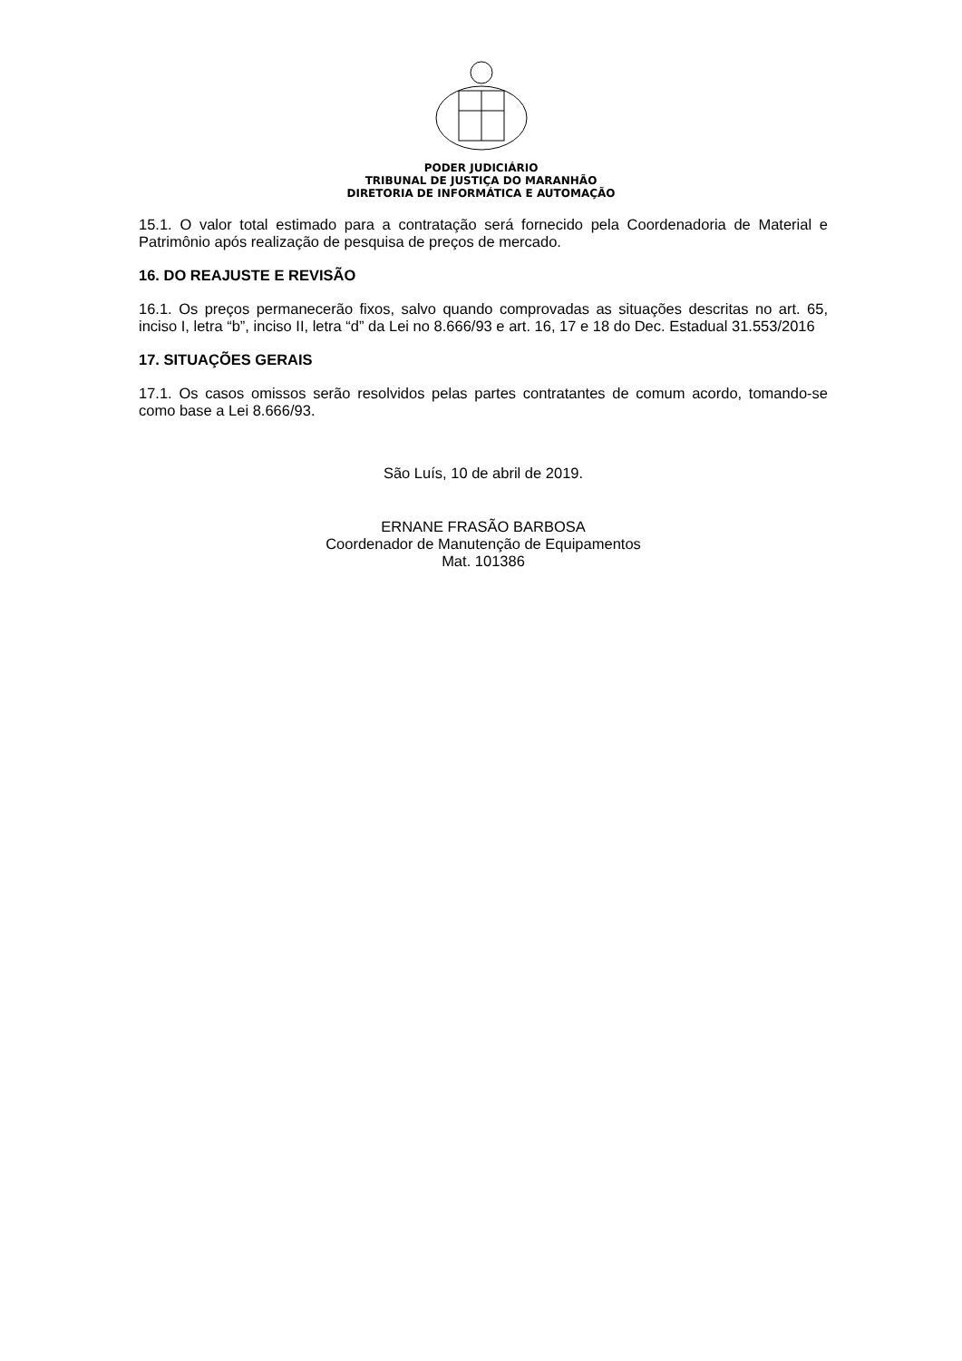PODER JUDICIÁRIO
TRIBUNAL DE JUSTIÇA DO MARANHÃO
DIRETORIA DE INFORMÁTICA E AUTOMAÇÃO
15.1. O valor total estimado para a contratação será fornecido pela Coordenadoria de Material e Patrimônio após realização de pesquisa de preços de mercado.
16. DO REAJUSTE E REVISÃO
16.1. Os preços permanecerão fixos, salvo quando comprovadas as situações descritas no art. 65, inciso I, letra “b”, inciso II, letra “d” da Lei no 8.666/93 e art. 16, 17 e 18 do Dec. Estadual 31.553/2016
17. SITUAÇÕES GERAIS
17.1. Os casos omissos serão resolvidos pelas partes contratantes de comum acordo, tomando-se como base a Lei 8.666/93.
São Luís, 10 de abril de 2019.
ERNANE FRASÃO BARBOSA
Coordenador de Manutenção de Equipamentos
Mat. 101386